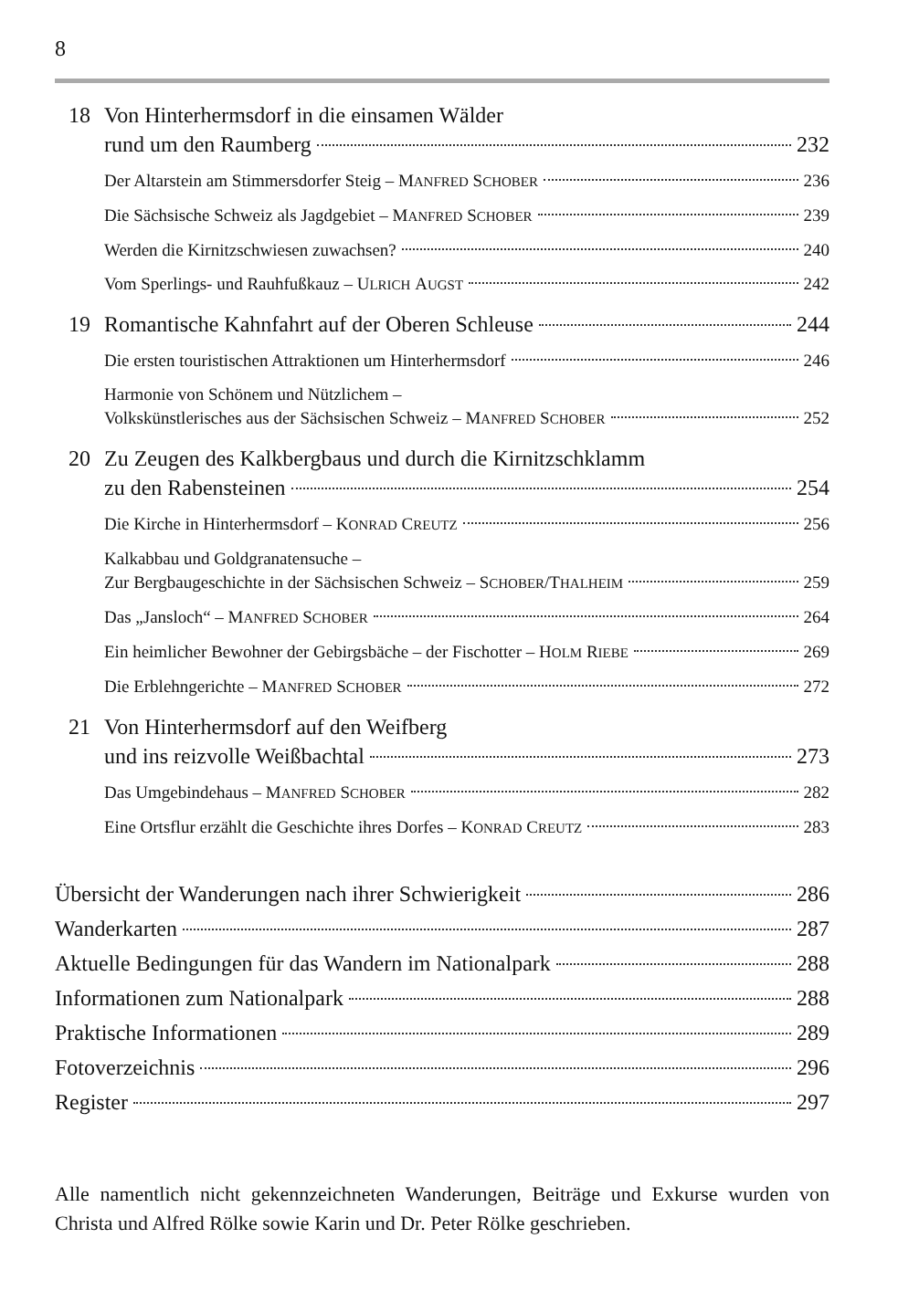8
18 Von Hinterhermsdorf in die einsamen Wälder
rund um den Raumberg 232
Der Altarstein am Stimmersdorfer Steig – M ANFRED S CHOBER 236
Die Sächsische Schweiz als Jagdgebiet – M ANFRED S CHOBER 239
Werden die Kirnitzschwiesen zuwachsen? 240
Vom Sperlings- und Rauhfußkauz – U LRICH A UGST 242
19 Romantische Kahnfahrt auf der Oberen Schleuse 244
Die ersten touristischen Attraktionen um Hinterhermsdorf 246
Harmonie von Schönem und Nützlichem –
Volkskünstlerisches aus der Sächsischen Schweiz – M ANFRED S CHOBER 252
20 Zu Zeugen des Kalkbergbaus und durch die Kirnitzschklamm
zu den Rabensteinen 254
Die Kirche in Hinterhermsdorf – K ONRAD C REUTZ 256
Kalkabbau und Goldgranatensuche –
Zur Bergbaugeschichte in der Sächsischen Schweiz – S CHOBER /T HALHEIM 259
Das „Jansloch“ – M ANFRED S CHOBER 264
Ein heimlicher Bewohner der Gebirgsbäche – der Fischotter – H OLM R IEBE 269
Die Erblehngerichte – M ANFRED S CHOBER 272
21 Von Hinterhermsdorf auf den Weifberg
und ins reizvolle Weißbachtal 273
Das Umgebindehaus – M ANFRED S CHOBER 282
Eine Ortsflur erzählt die Geschichte ihres Dorfes – K ONRAD C REUTZ 283
Übersicht der Wanderungen nach ihrer Schwierigkeit 286
Wanderkarten 287
Aktuelle Bedingungen für das Wandern im Nationalpark 288
Informationen zum Nationalpark 288
Praktische Informationen 289
Fotoverzeichnis 296
Register 297
Alle namentlich nicht gekennzeichneten Wanderungen, Beiträge und Exkurse wurden von Christa und Alfred Rölke sowie Karin und Dr. Peter Rölke geschrieben.